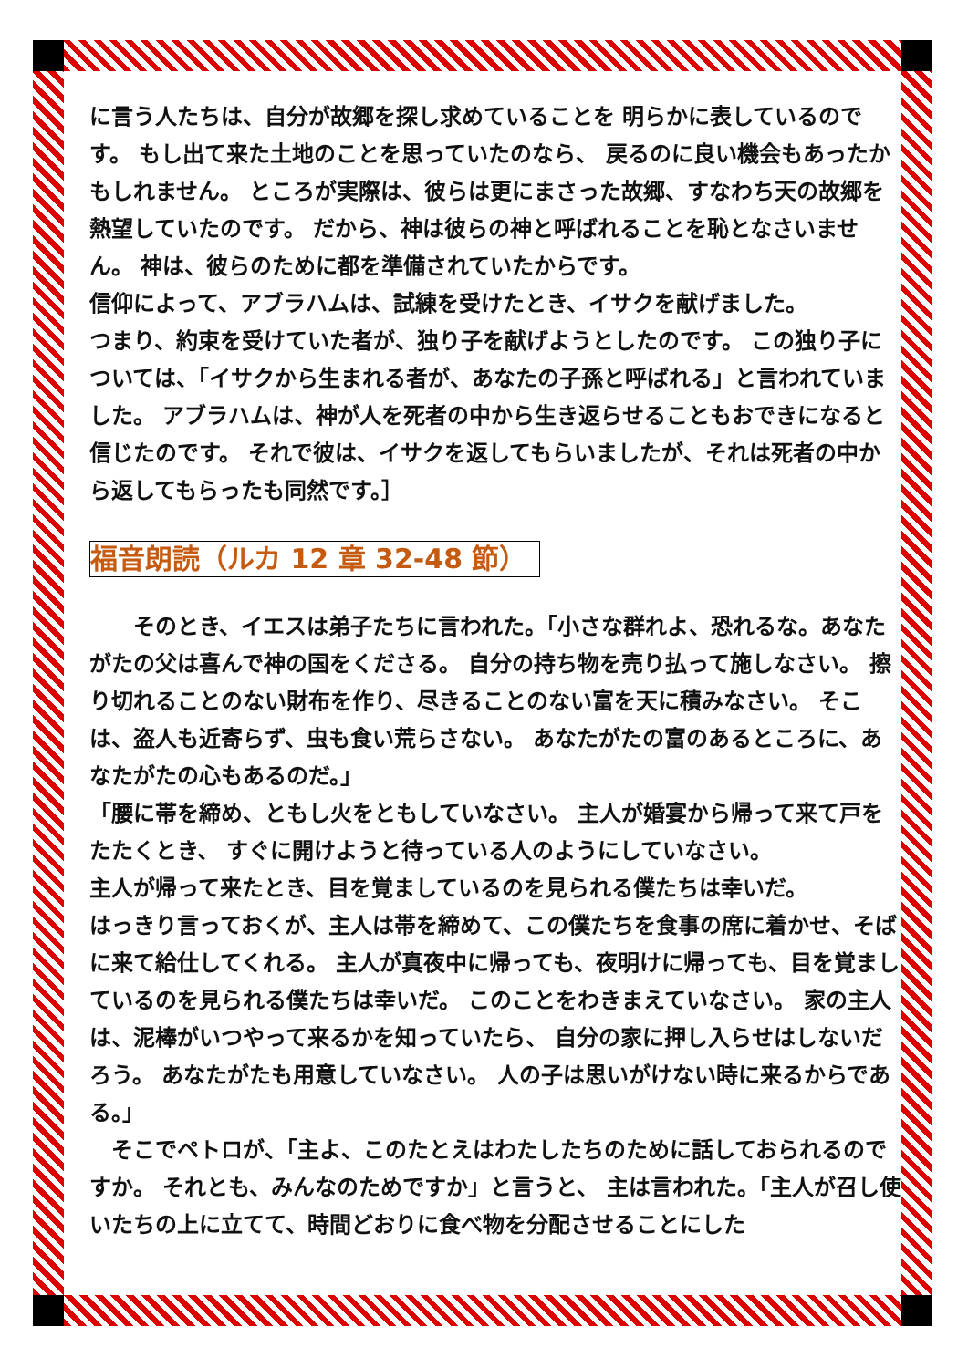に言う人たちは、自分が故郷を探し求めていることを 明らかに表しているのです。 もし出て来た土地のことを思っていたのなら、 戻るのに良い機会もあったかもしれません。 ところが実際は、彼らは更にまさった故郷、すなわち天の故郷を熱望していたのです。 だから、神は彼らの神と呼ばれることを恥となさいません。 神は、彼らのために都を準備されていたからです。
信仰によって、アブラハムは、試練を受けたとき、イサクを献げました。
つまり、約束を受けていた者が、独り子を献げようとしたのです。 この独り子については、「イサクから生まれる者が、あなたの子孫と呼ばれる」と言われていました。 アブラハムは、神が人を死者の中から生き返らせることもおできになると信じたのです。 それで彼は、イサクを返してもらいましたが、それは死者の中から返してもらったも同然です。］
福音朗読（ルカ 12 章 32-48 節）
　　そのとき、イエスは弟子たちに言われた。「小さな群れよ、恐れるな。あなたがたの父は喜んで神の国をくださる。 自分の持ち物を売り払って施しなさい。 擦り切れることのない財布を作り、尽きることのない富を天に積みなさい。 そこは、盗人も近寄らず、虫も食い荒らさない。 あなたがたの富のあるところに、あなたがたの心もあるのだ。」
「腰に帯を締め、ともし火をともしていなさい。 主人が婚宴から帰って来て戸をたたくとき、 すぐに開けようと待っている人のようにしていなさい。
主人が帰って来たとき、目を覚ましているのを見られる僕たちは幸いだ。
はっきり言っておくが、主人は帯を締めて、この僕たちを食事の席に着かせ、そばに来て給仕してくれる。 主人が真夜中に帰っても、夜明けに帰っても、目を覚ましているのを見られる僕たちは幸いだ。 このことをわきまえていなさい。 家の主人は、泥棒がいつやって来るかを知っていたら、 自分の家に押し入らせはしないだろう。 あなたがたも用意していなさい。 人の子は思いがけない時に来るからである。」
　そこでペトロが、「主よ、このたとえはわたしたちのために話しておられるのですか。 それとも、みんなのためですか」と言うと、 主は言われた。「主人が召し使いたちの上に立てて、時間どおりに食べ物を分配させることにした